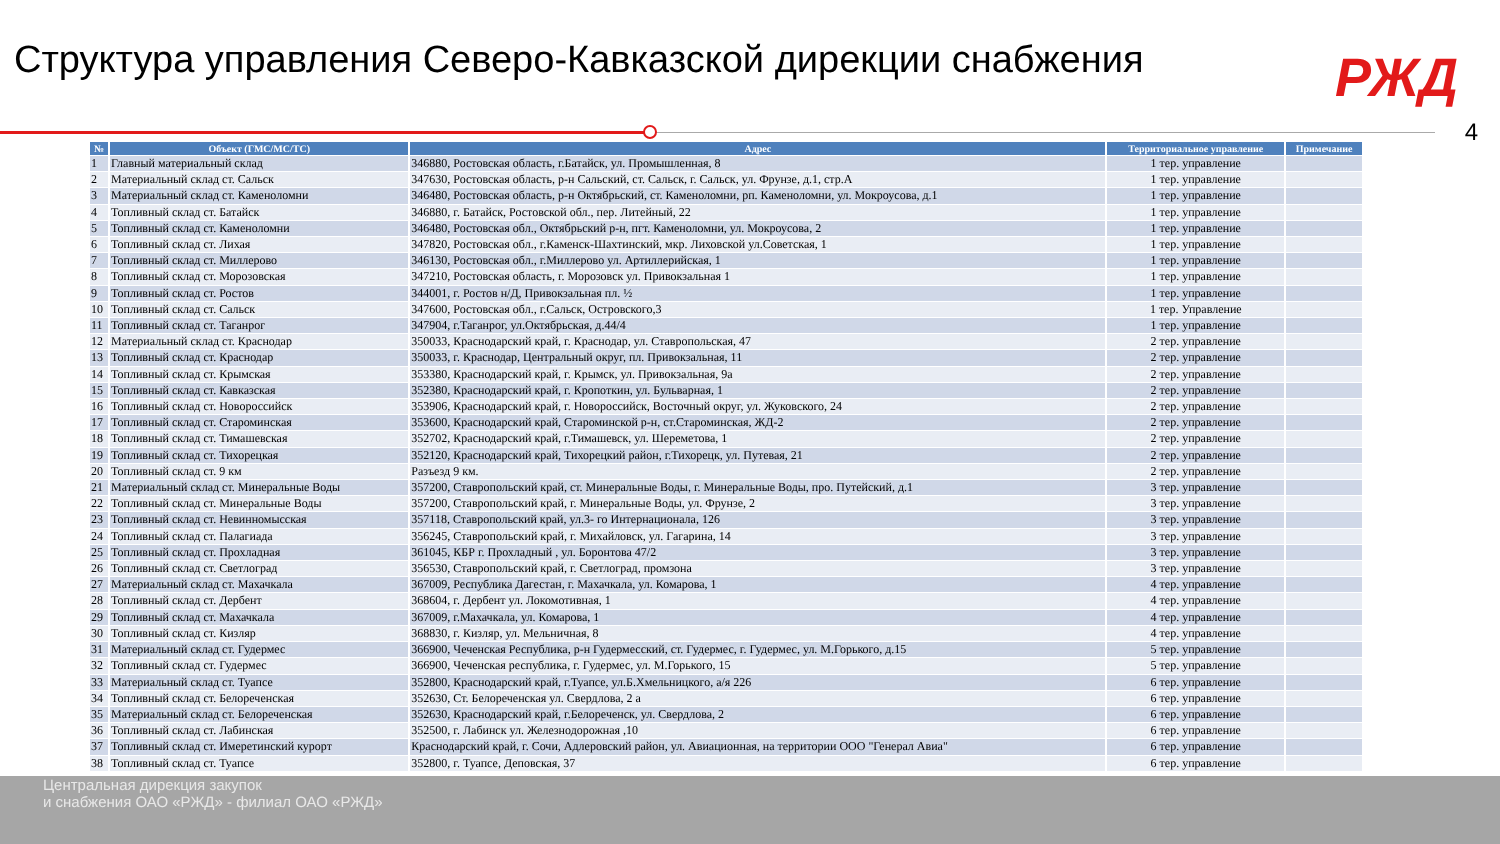Структура управления Северо-Кавказской дирекции снабжения
РЖД
4
| № | Объект (ГМС/МС/ТС) | Адрес | Территориальное управление | Примечание |
| --- | --- | --- | --- | --- |
| 1 | Главный материальный склад | 346880, Ростовская область, г.Батайск, ул. Промышленная, 8 | 1 тер. управление | |
| 2 | Материальный склад ст. Сальск | 347630, Ростовская область, р-н Сальский, ст. Сальск, г. Сальск, ул. Фрунзе, д.1, стр.А | 1 тер. управление | |
| 3 | Материальный склад ст. Каменоломни | 346480, Ростовская область, р-н Октябрьский, ст. Каменоломни, рп. Каменоломни, ул. Мокроусова, д.1 | 1 тер. управление | |
| 4 | Топливный склад ст. Батайск | 346880, г. Батайск, Ростовской обл., пер. Литейный, 22 | 1 тер. управление | |
| 5 | Топливный склад ст. Каменоломни | 346480, Ростовская обл., Октябрьский р-н, пгт. Каменоломни, ул. Мокроусова, 2 | 1 тер. управление | |
| 6 | Топливный склад ст. Лихая | 347820, Ростовская обл., г.Каменск-Шахтинский, мкр. Лиховской ул.Советская, 1 | 1 тер. управление | |
| 7 | Топливный склад ст. Миллерово | 346130, Ростовская обл., г.Миллерово ул. Артиллерийская, 1 | 1 тер. управление | |
| 8 | Топливный склад ст. Морозовская | 347210, Ростовская область, г. Морозовск ул. Привокзальная 1 | 1 тер. управление | |
| 9 | Топливный склад ст. Ростов | 344001, г. Ростов н/Д, Привокзальная пл. ½ | 1 тер. управление | |
| 10 | Топливный склад ст. Сальск | 347600, Ростовская обл., г.Сальск, Островского,3 | 1 тер. Управление | |
| 11 | Топливный склад ст. Таганрог | 347904, г.Таганрог, ул.Октябрьская, д.44/4 | 1 тер. управление | |
| 12 | Материальный склад ст. Краснодар | 350033, Краснодарский край, г. Краснодар, ул. Ставропольская, 47 | 2 тер. управление | |
| 13 | Топливный склад ст. Краснодар | 350033, г. Краснодар, Центральный округ, пл. Привокзальная, 11 | 2 тер. управление | |
| 14 | Топливный склад ст. Крымская | 353380, Краснодарский край, г. Крымск, ул. Привокзальная, 9а | 2 тер. управление | |
| 15 | Топливный склад ст. Кавказская | 352380, Краснодарский край, г. Кропоткин, ул. Бульварная, 1 | 2 тер. управление | |
| 16 | Топливный склад ст. Новороссийск | 353906, Краснодарский край, г. Новороссийск, Восточный округ, ул. Жуковского, 24 | 2 тер. управление | |
| 17 | Топливный склад ст. Староминская | 353600, Краснодарский край, Староминской р-н, ст.Староминская, ЖД-2 | 2 тер. управление | |
| 18 | Топливный склад ст. Тимашевская | 352702, Краснодарский край, г.Тимашевск, ул. Шереметова, 1 | 2 тер. управление | |
| 19 | Топливный склад ст. Тихорецкая | 352120, Краснодарский край, Тихорецкий район, г.Тихорецк, ул. Путевая, 21 | 2 тер. управление | |
| 20 | Топливный склад ст. 9 км | Разъезд 9 км. | 2 тер. управление | |
| 21 | Материальный склад ст. Минеральные Воды | 357200, Ставропольский край, ст. Минеральные Воды, г. Минеральные Воды, про. Путейский, д.1 | 3 тер. управление | |
| 22 | Топливный склад ст. Минеральные Воды | 357200, Ставропольский край, г. Минеральные Воды, ул. Фрунзе, 2 | 3 тер. управление | |
| 23 | Топливный склад ст. Невинномысская | 357118, Ставропольский край, ул.3- го Интернационала, 126 | 3 тер. управление | |
| 24 | Топливный склад ст. Палагиада | 356245, Ставропольский край, г. Михайловск, ул. Гагарина, 14 | 3 тер. управление | |
| 25 | Топливный склад ст. Прохладная | 361045, КБР г. Прохладный , ул. Боронтова 47/2 | 3 тер. управление | |
| 26 | Топливный склад ст. Светлоград | 356530, Ставропольский край, г. Светлоград, промзона | 3 тер. управление | |
| 27 | Материальный склад ст. Махачкала | 367009, Республика Дагестан, г. Махачкала, ул. Комарова, 1 | 4 тер. управление | |
| 28 | Топливный склад ст. Дербент | 368604, г. Дербент ул. Локомотивная, 1 | 4 тер. управление | |
| 29 | Топливный склад ст. Махачкала | 367009, г.Махачкала, ул. Комарова, 1 | 4 тер. управление | |
| 30 | Топливный склад ст. Кизляр | 368830, г. Кизляр, ул. Мельничная, 8 | 4 тер. управление | |
| 31 | Материальный склад ст. Гудермес | 366900, Чеченская Республика, р-н Гудермесский, ст. Гудермес, г. Гудермес, ул. М.Горького, д.15 | 5 тер. управление | |
| 32 | Топливный склад ст. Гудермес | 366900, Чеченская республика, г. Гудермес, ул. М.Горького, 15 | 5 тер. управление | |
| 33 | Материальный склад ст. Туапсе | 352800, Краснодарский край, г.Туапсе, ул.Б.Хмельницкого, а/я 226 | 6 тер. управление | |
| 34 | Топливный склад ст. Белореченская | 352630, Ст. Белореченская ул. Свердлова, 2 а | 6 тер. управление | |
| 35 | Материальный склад ст. Белореченская | 352630, Краснодарский край, г.Белореченск, ул. Свердлова, 2 | 6 тер. управление | |
| 36 | Топливный склад ст. Лабинская | 352500, г. Лабинск ул. Железнодорожная ,10 | 6 тер. управление | |
| 37 | Топливный склад ст. Имеретинский курорт | Краснодарский край, г. Сочи, Адлеровский район, ул. Авиационная, на территории ООО "Генерал Авиа" | 6 тер. управление | |
| 38 | Топливный склад ст. Туапсе | 352800, г. Туапсе, Деповская, 37 | 6 тер. управление | |
Центральная дирекция закупок
и снабжения ОАО «РЖД» - филиал ОАО «РЖД»